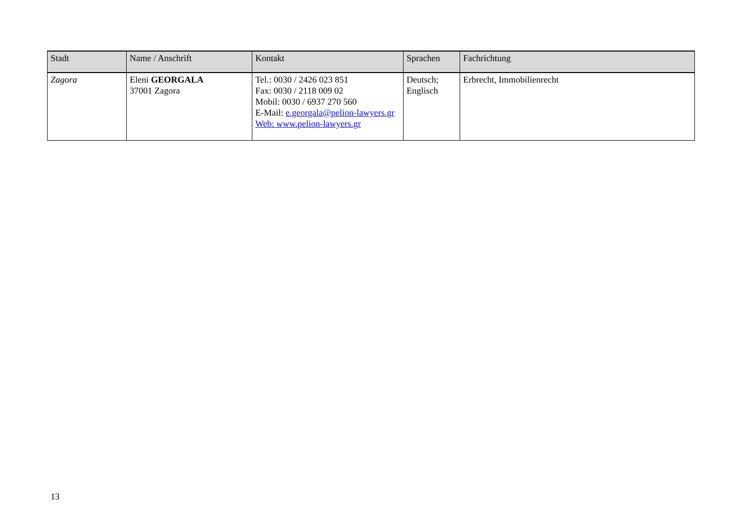| Stadt | Name / Anschrift | Kontakt | Sprachen | Fachrichtung |
| --- | --- | --- | --- | --- |
| Zagora | Eleni GEORGALA 37001 Zagora | Tel.: 0030 / 2426 023 851 Fax: 0030 / 2118 009 02 Mobil: 0030 / 6937 270 560 E-Mail: e.georgala@pelion-lawyers.gr Web: www.pelion-lawyers.gr | Deutsch; Englisch | Erbrecht, Immobilienrecht |
13